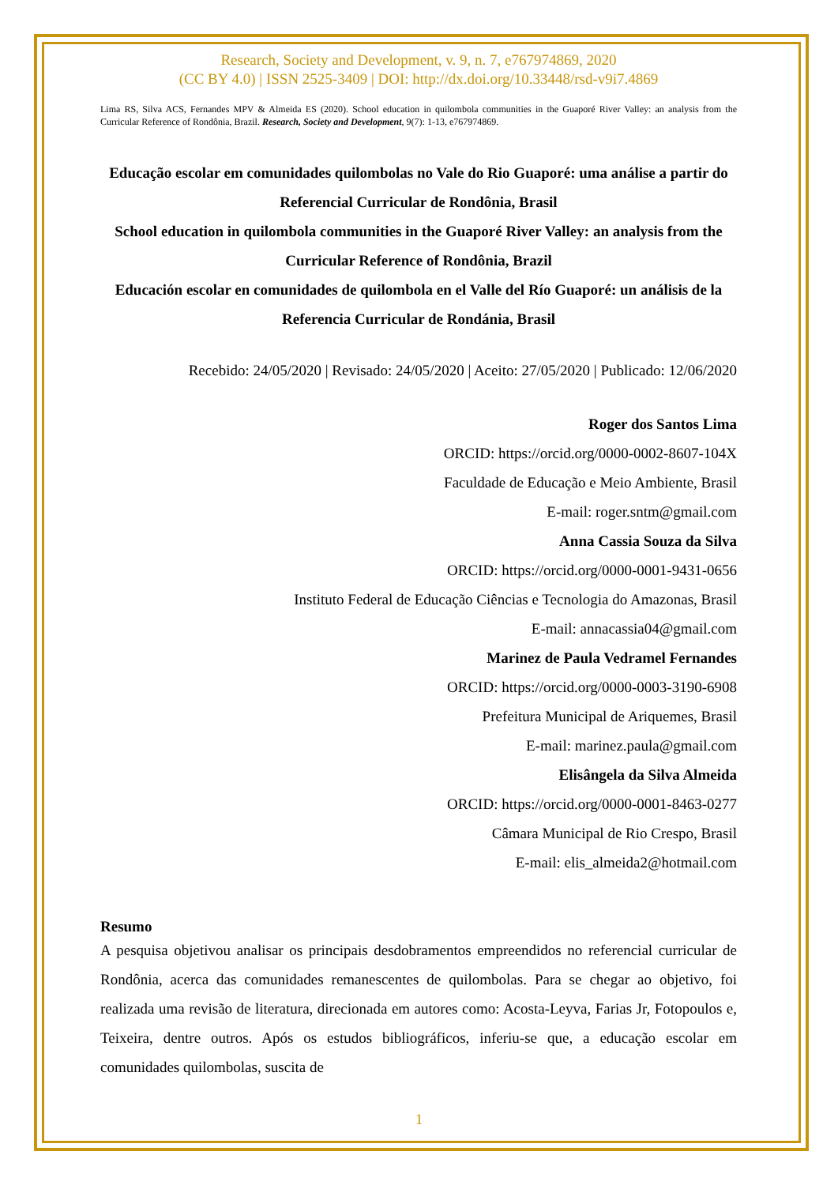Research, Society and Development, v. 9, n. 7, e767974869, 2020
(CC BY 4.0) | ISSN 2525-3409 | DOI: http://dx.doi.org/10.33448/rsd-v9i7.4869
Lima RS, Silva ACS, Fernandes MPV & Almeida ES (2020). School education in quilombola communities in the Guaporé River Valley: an analysis from the Curricular Reference of Rondônia, Brazil. Research, Society and Development, 9(7): 1-13, e767974869.
Educação escolar em comunidades quilombolas no Vale do Rio Guaporé: uma análise a partir do Referencial Curricular de Rondônia, Brasil
School education in quilombola communities in the Guaporé River Valley: an analysis from the Curricular Reference of Rondônia, Brazil
Educación escolar en comunidades de quilombola en el Valle del Río Guaporé: un análisis de la Referencia Curricular de Rondánia, Brasil
Recebido: 24/05/2020 | Revisado: 24/05/2020 | Aceito: 27/05/2020 | Publicado: 12/06/2020
Roger dos Santos Lima
ORCID: https://orcid.org/0000-0002-8607-104X
Faculdade de Educação e Meio Ambiente, Brasil
E-mail: roger.sntm@gmail.com
Anna Cassia Souza da Silva
ORCID: https://orcid.org/0000-0001-9431-0656
Instituto Federal de Educação Ciências e Tecnologia do Amazonas, Brasil
E-mail: annacassia04@gmail.com
Marinez de Paula Vedramel Fernandes
ORCID: https://orcid.org/0000-0003-3190-6908
Prefeitura Municipal de Ariquemes, Brasil
E-mail: marinez.paula@gmail.com
Elisângela da Silva Almeida
ORCID: https://orcid.org/0000-0001-8463-0277
Câmara Municipal de Rio Crespo, Brasil
E-mail: elis_almeida2@hotmail.com
Resumo
A pesquisa objetivou analisar os principais desdobramentos empreendidos no referencial curricular de Rondônia, acerca das comunidades remanescentes de quilombolas. Para se chegar ao objetivo, foi realizada uma revisão de literatura, direcionada em autores como: Acosta-Leyva, Farias Jr, Fotopoulos e, Teixeira, dentre outros. Após os estudos bibliográficos, inferiu-se que, a educação escolar em comunidades quilombolas, suscita de
1